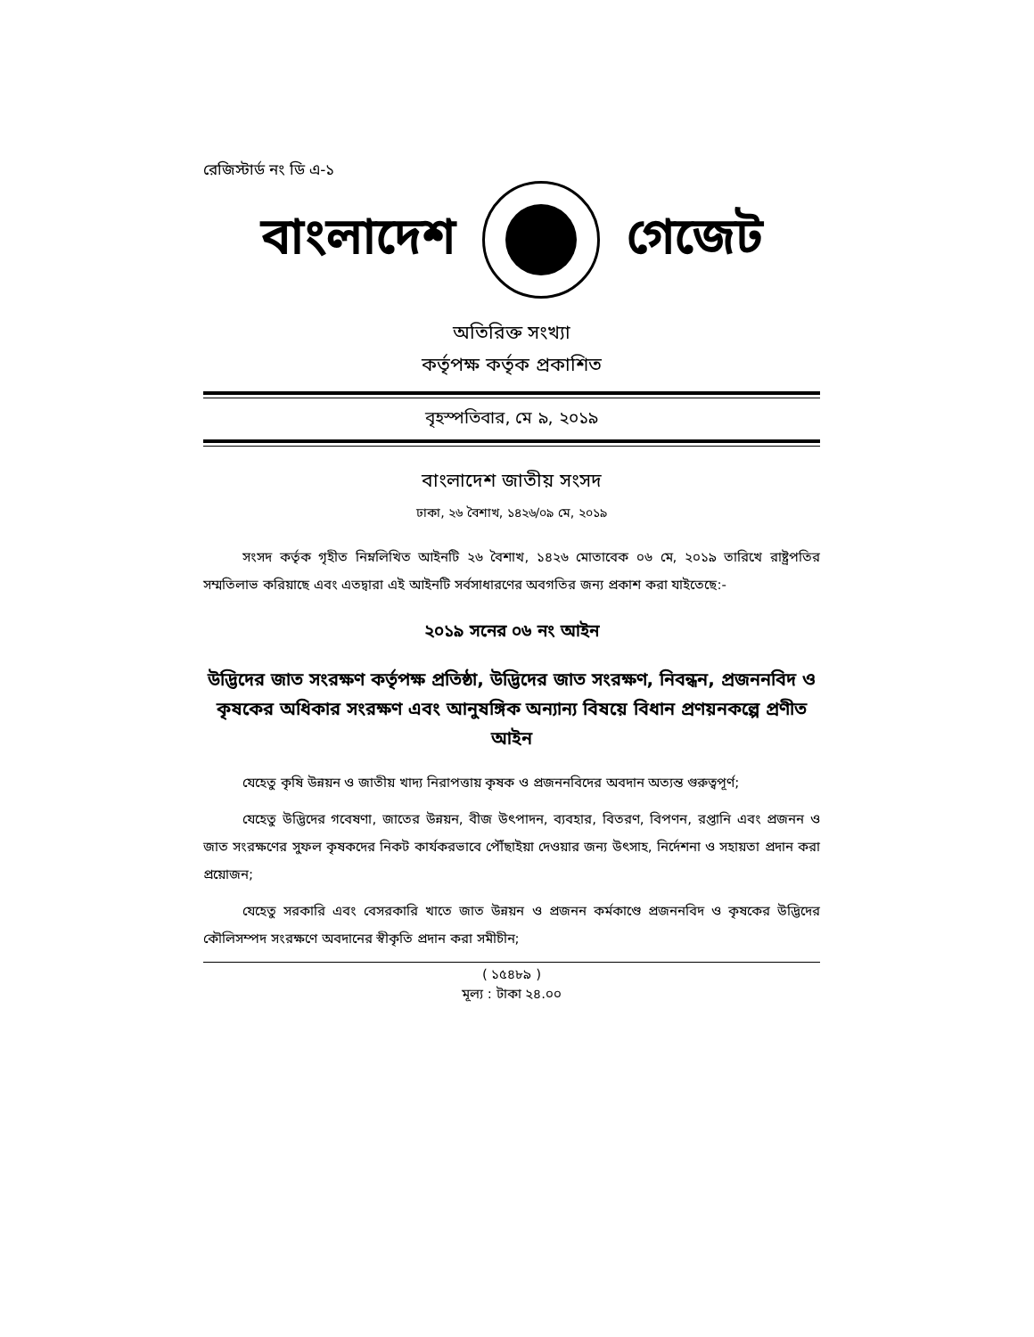রেজিস্টার্ড নং ডি এ-১
বাংলাদেশ গেজেট
অতিরিক্ত সংখ্যা
কর্তৃপক্ষ কর্তৃক প্রকাশিত
বৃহস্পতিবার, মে ৯, ২০১৯
বাংলাদেশ জাতীয় সংসদ
ঢাকা, ২৬ বৈশাখ, ১৪২৬/০৯ মে, ২০১৯
সংসদ কর্তৃক গৃহীত নিম্নলিখিত আইনটি ২৬ বৈশাখ, ১৪২৬ মোতাবেক ০৬ মে, ২০১৯ তারিখে রাষ্ট্রপতির সম্মতিলাভ করিয়াছে এবং এতদ্বারা এই আইনটি সর্বসাধারণের অবগতির জন্য প্রকাশ করা যাইতেছে:-
২০১৯ সনের ০৬ নং আইন
উদ্ভিদের জাত সংরক্ষণ কর্তৃপক্ষ প্রতিষ্ঠা, উদ্ভিদের জাত সংরক্ষণ, নিবন্ধন, প্রজননবিদ ও কৃষকের অধিকার সংরক্ষণ এবং আনুষঙ্গিক অন্যান্য বিষয়ে বিধান প্রণয়নকল্পে প্রণীত আইন
যেহেতু কৃষি উন্নয়ন ও জাতীয় খাদ্য নিরাপত্তায় কৃষক ও প্রজননবিদের অবদান অত্যন্ত গুরুত্বপূর্ণ;
যেহেতু উদ্ভিদের গবেষণা, জাতের উন্নয়ন, বীজ উৎপাদন, ব্যবহার, বিতরণ, বিপণন, রপ্তানি এবং প্রজনন ও জাত সংরক্ষণের সুফল কৃষকদের নিকট কার্যকরভাবে পৌঁছাইয়া দেওয়ার জন্য উৎসাহ, নির্দেশনা ও সহায়তা প্রদান করা প্রয়োজন;
যেহেতু সরকারি এবং বেসরকারি খাতে জাত উন্নয়ন ও প্রজনন কর্মকাণ্ডে প্রজননবিদ ও কৃষকের উদ্ভিদের কৌলিসম্পদ সংরক্ষণে অবদানের স্বীকৃতি প্রদান করা সমীচীন;
( ১৫৪৮৯ )
মূল্য : টাকা ২৪.০০